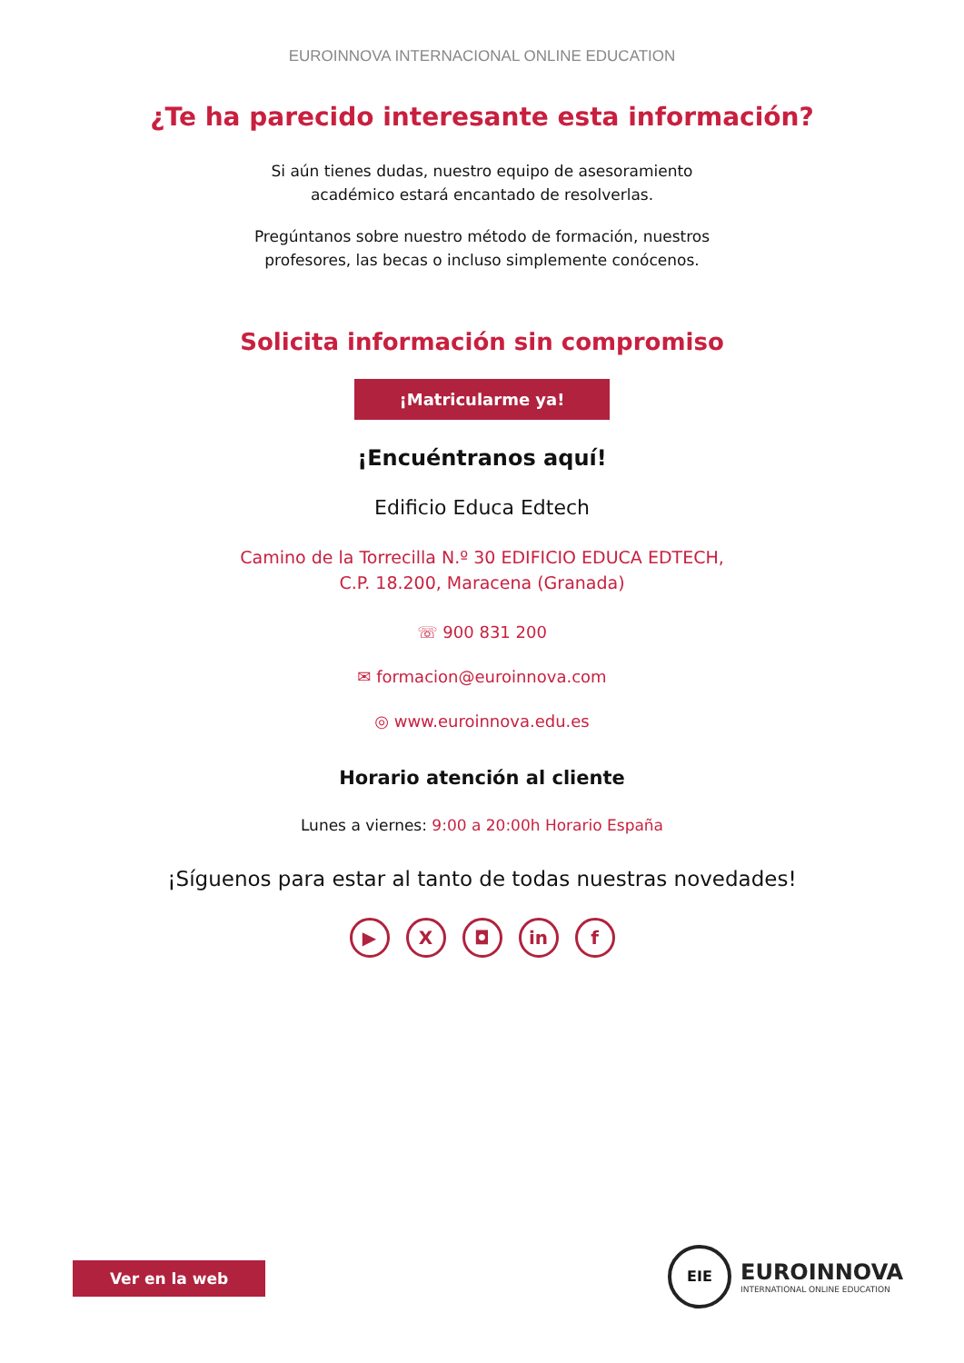EUROINNOVA INTERNACIONAL ONLINE EDUCATION
¿Te ha parecido interesante esta información?
Si aún tienes dudas, nuestro equipo de asesoramiento
académico estará encantado de resolverlas.
Pregúntanos sobre nuestro método de formación, nuestros
profesores, las becas o incluso simplemente conócenos.
Solicita información sin compromiso
¡Matricularme ya!
¡Encuéntranos aquí!
Edificio Educa Edtech
Camino de la Torrecilla N.º 30 EDIFICIO EDUCA EDTECH,
C.P. 18.200, Maracena (Granada)
☏ 900 831 200
✉ formacion@euroinnova.com
◎ www.euroinnova.edu.es
Horario atención al cliente
Lunes a viernes: 9:00 a 20:00h Horario España
¡Síguenos para estar al tanto de todas nuestras novedades!
▶ X ◘ in f
Ver en la web
EIE
EUROINNOVA
INTERNATIONAL ONLINE EDUCATION